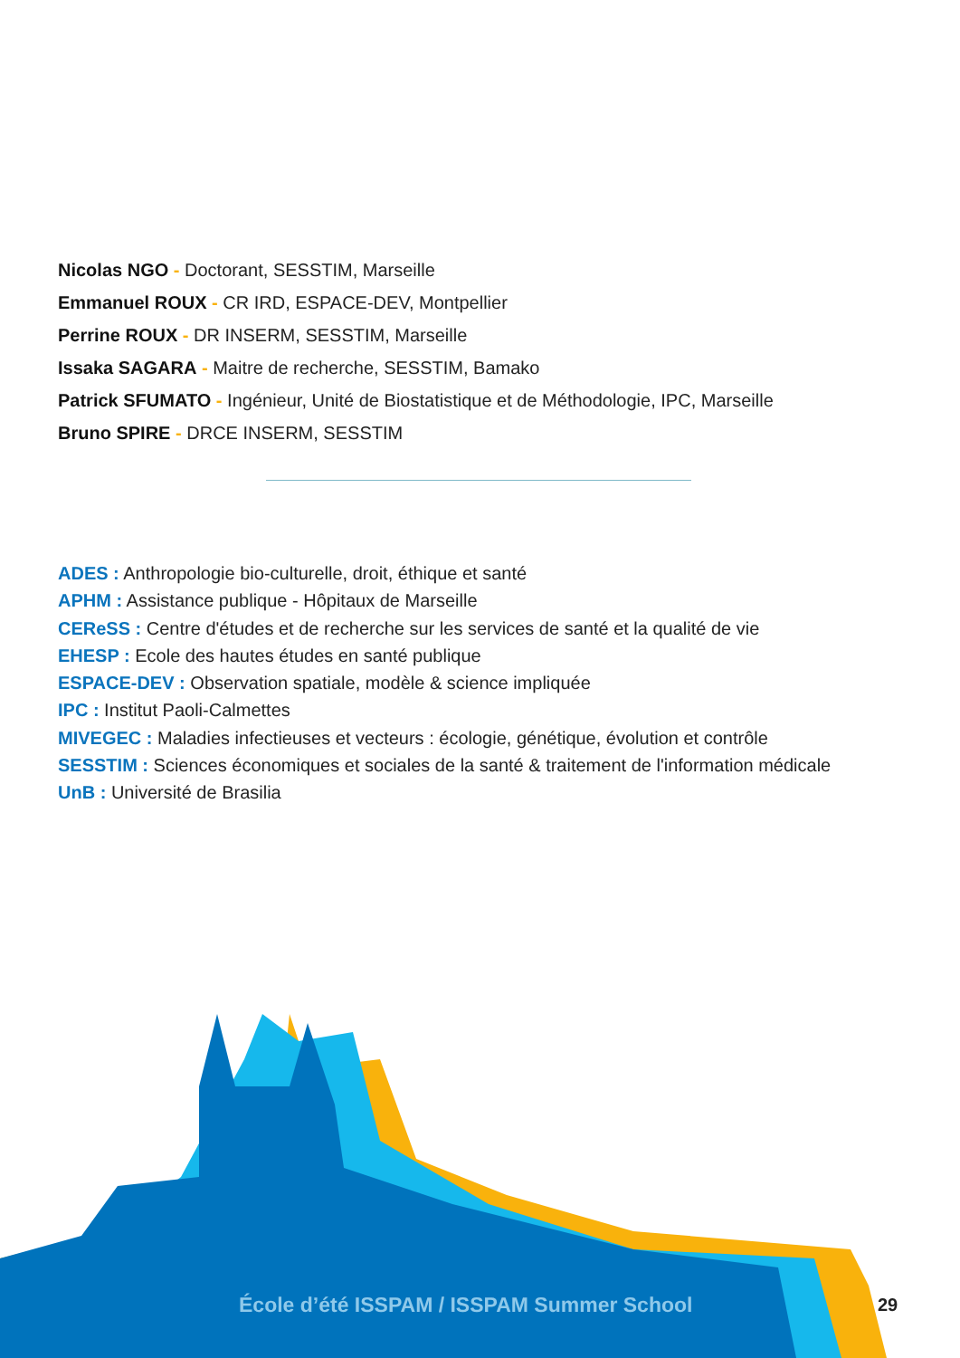Nicolas NGO - Doctorant, SESSTIM, Marseille
Emmanuel ROUX - CR IRD, ESPACE-DEV, Montpellier
Perrine ROUX - DR INSERM, SESSTIM, Marseille
Issaka SAGARA - Maitre de recherche, SESSTIM, Bamako
Patrick SFUMATO - Ingénieur, Unité de Biostatistique et de Méthodologie, IPC, Marseille
Bruno SPIRE - DRCE INSERM, SESSTIM
ADES : Anthropologie bio-culturelle, droit, éthique et santé
APHM : Assistance publique - Hôpitaux de Marseille
CEReSS : Centre d'études et de recherche sur les services de santé et la qualité de vie
EHESP : Ecole des hautes études en santé publique
ESPACE-DEV : Observation spatiale, modèle & science impliquée
IPC : Institut Paoli-Calmettes
MIVEGEC : Maladies infectieuses et vecteurs : écologie, génétique, évolution et contrôle
SESSTIM : Sciences économiques et sociales de la santé & traitement de l'information médicale
UnB : Université de Brasilia
École d’été ISSPAM / ISSPAM Summer School
29